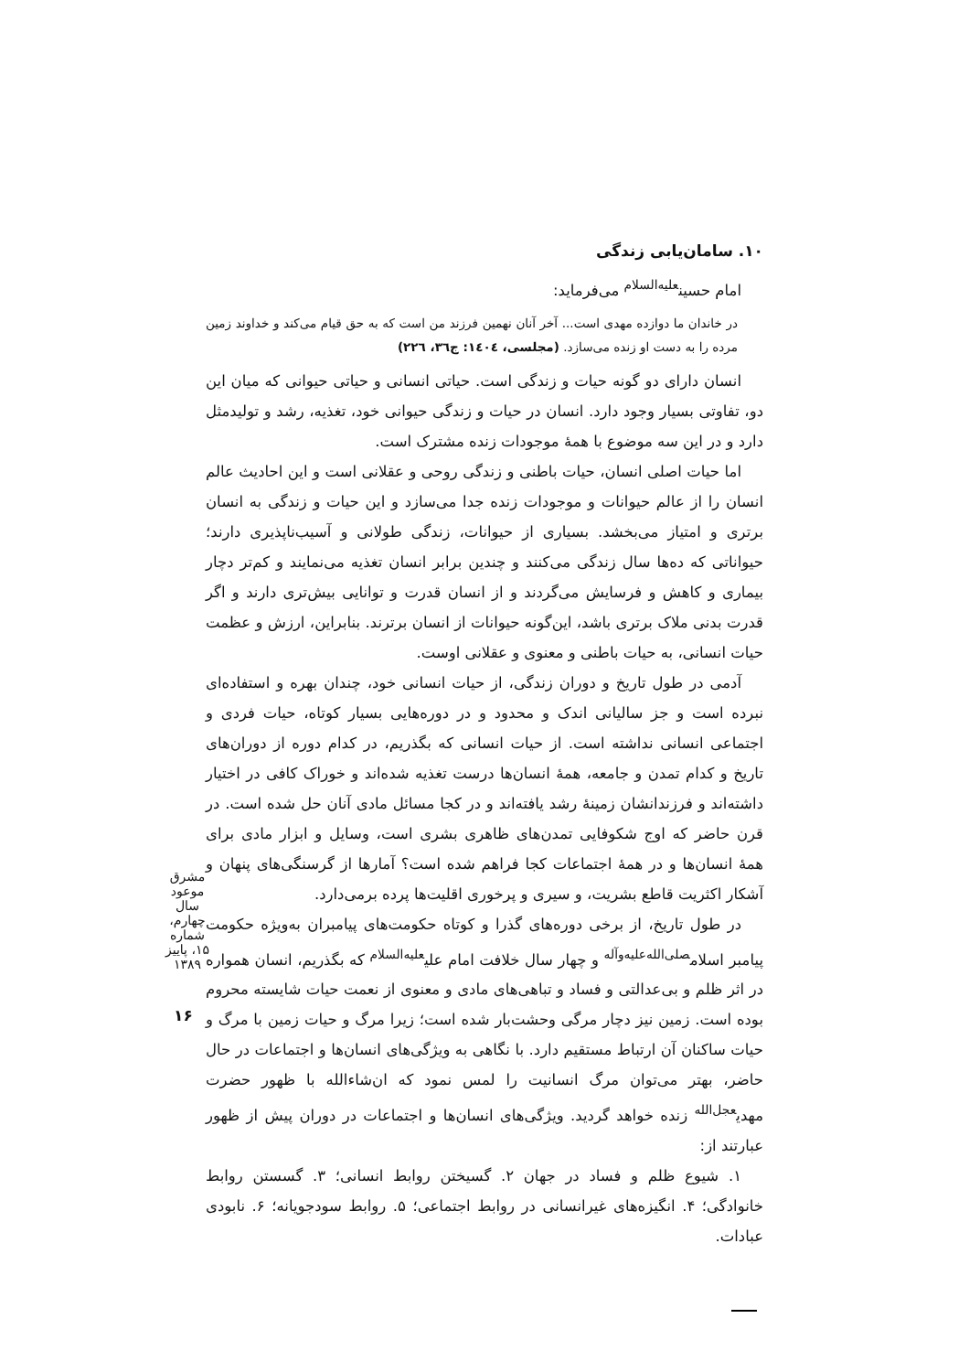۱۰. سامان‌یابی زندگی
امام حسین<sup>علیه‌السلام</sup> می‌فرماید:
در خاندان ما دوازده مهدی است... آخر آنان نهمین فرزند من است که به حق قیام می‌کند و خداوند زمین مرده را به دست او زنده می‌سازد. (مجلسی، ١٤٠٤: ج٣٦، ٢٢٦)
انسان دارای دو گونه حیات و زندگی است. حیاتی انسانی و حیاتی حیوانی که میان این دو، تفاوتی بسیار وجود دارد. انسان در حیات و زندگی حیوانی خود، تغذیه، رشد و تولیدمثل دارد و در این سه موضوع با همهٔ موجودات زنده مشترک است.
اما حیات اصلی انسان، حیات باطنی و زندگی روحی و عقلانی است و این احادیث عالم انسان را از عالم حیوانات و موجودات زنده جدا می‌سازد و این حیات و زندگی به انسان برتری و امتیاز می‌بخشد. بسیاری از حیوانات، زندگی طولانی و آسیب‌ناپذیری دارند؛ حیواناتی که ده‌ها سال زندگی می‌کنند و چندین برابر انسان تغذیه می‌نمایند و کم‌تر دچار بیماری و کاهش و فرسایش می‌گردند و از انسان قدرت و توانایی بیش‌تری دارند و اگر قدرت بدنی ملاک برتری باشد، این‌گونه حیوانات از انسان برترند. بنابراین، ارزش و عظمت حیات انسانی، به حیات باطنی و معنوی و عقلانی اوست.
آدمی در طول تاریخ و دوران زندگی، از حیات انسانی خود، چندان بهره و استفاده‌ای نبرده است و جز سالیانی اندک و محدود و در دوره‌هایی بسیار کوتاه، حیات فردی و اجتماعی انسانی نداشته است. از حیات انسانی که بگذریم، در کدام دوره از دوران‌های تاریخ و کدام تمدن و جامعه، همهٔ انسان‌ها درست تغذیه شده‌اند و خوراک کافی در اختیار داشته‌اند و فرزندانشان زمینهٔ رشد یافته‌اند و در کجا مسائل مادی آنان حل شده است. در قرن حاضر که اوج شکوفایی تمدن‌های ظاهری بشری است، وسایل و ابزار مادی برای همهٔ انسان‌ها و در همهٔ اجتماعات کجا فراهم شده است؟ آمارها از گرسنگی‌های پنهان و آشکار اکثریت قاطع بشریت، و سیری و پرخوری اقلیت‌ها پرده برمی‌دارد.
در طول تاریخ، از برخی دوره‌های گذرا و کوتاه حکومت‌های پیامبران به‌ویژه حکومت پیامبر اسلام<sup>صلی‌الله‌علیه‌وآله</sup> و چهار سال خلافت امام علی<sup>علیه‌السلام</sup> که بگذریم، انسان همواره در اثر ظلم و بی‌عدالتی و فساد و تباهی‌های مادی و معنوی از نعمت حیات شایسته محروم بوده است. زمین نیز دچار مرگی وحشت‌بار شده است؛ زیرا مرگ و حیات زمین با مرگ و حیات ساکنان آن ارتباط مستقیم دارد. با نگاهی به ویژگی‌های انسان‌ها و اجتماعات در حال حاضر، بهتر می‌توان مرگ انسانیت را لمس نمود که ان‌شاءالله با ظهور حضرت مهدی<sup>عجل‌الله</sup> زنده خواهد گردید. ویژگی‌های انسان‌ها و اجتماعات در دوران پیش از ظهور عبارتند از:
۱. شیوع ظلم و فساد در جهان ۲. گسیختن روابط انسانی؛ ۳. گسستن روابط خانوادگی؛ ۴. انگیزه‌های غیرانسانی در روابط اجتماعی؛ ۵. روابط سودجویانه؛ ۶. نابودی عبادات.
مشرق موعود
سال چهارم، شماره ۱۵، پاییز ۱۳۸۹
۱۶